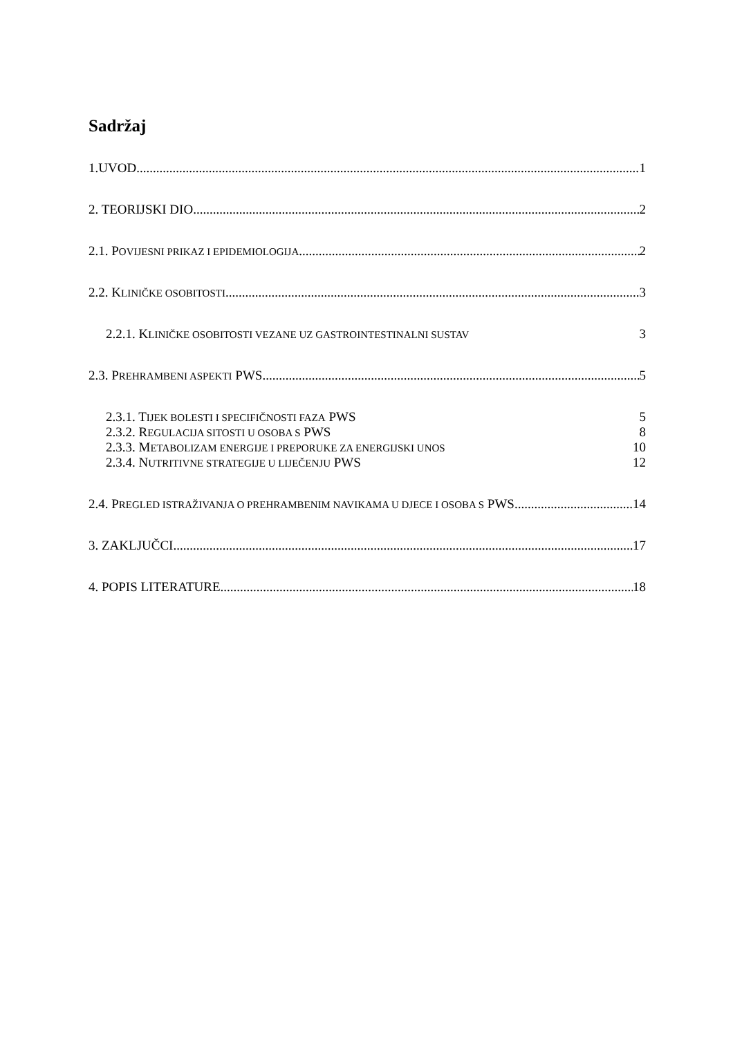Sadržaj
1.UVOD 1
2. TEORIJSKI DIO 2
2.1. POVIJESNI PRIKAZ I EPIDEMIOLOGIJA 2
2.2. KLINIČKE OSOBITOSTI 3
2.2.1. KLINIČKE OSOBITOSTI VEZANE UZ GASTROINTESTINALNI SUSTAV 3
2.3. PREHRAMBENI ASPEKTI PWS 5
2.3.1. TIJEK BOLESTI I SPECIFIČNOSTI FAZA PWS 5
2.3.2. REGULACIJA SITOSTI U OSOBA S PWS 8
2.3.3. METABOLIZAM ENERGIJE I PREPORUKE ZA ENERGIJSKI UNOS 10
2.3.4. NUTRITIVNE STRATEGIJE U LIJEČENJU PWS 12
2.4. PREGLED ISTRAŽIVANJA O PREHRAMBENIM NAVIKAMA U DJECE I OSOBA S PWS 14
3. ZAKLJUČCI 17
4. POPIS LITERATURE 18